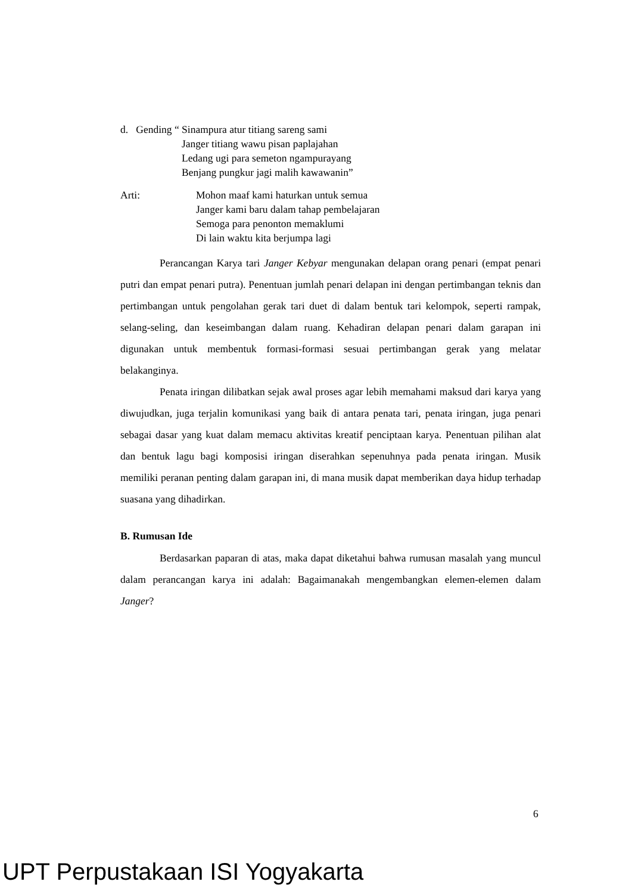d. Gending “ Sinampura atur titiang sareng sami
Janger titiang wawu pisan paplajahan
Ledang ugi para semeton ngampurayang
Benjang pungkur jagi malih kawawanin”
Arti: Mohon maaf kami haturkan untuk semua
Janger kami baru dalam tahap pembelajaran
Semoga para penonton memaklumi
Di lain waktu kita berjumpa lagi
Perancangan Karya tari Janger Kebyar mengunakan delapan orang penari (empat penari putri dan empat penari putra). Penentuan jumlah penari delapan ini dengan pertimbangan teknis dan pertimbangan untuk pengolahan gerak tari duet di dalam bentuk tari kelompok, seperti rampak, selang-seling, dan keseimbangan dalam ruang. Kehadiran delapan penari dalam garapan ini digunakan untuk membentuk formasi-formasi sesuai pertimbangan gerak yang melatar belakanginya.
Penata iringan dilibatkan sejak awal proses agar lebih memahami maksud dari karya yang diwujudkan, juga terjalin komunikasi yang baik di antara penata tari, penata iringan, juga penari sebagai dasar yang kuat dalam memacu aktivitas kreatif penciptaan karya. Penentuan pilihan alat dan bentuk lagu bagi komposisi iringan diserahkan sepenuhnya pada penata iringan. Musik memiliki peranan penting dalam garapan ini, di mana musik dapat memberikan daya hidup terhadap suasana yang dihadirkan.
B. Rumusan Ide
Berdasarkan paparan di atas, maka dapat diketahui bahwa rumusan masalah yang muncul dalam perancangan karya ini adalah: Bagaimanakah mengembangkan elemen-elemen dalam Janger?
6
UPT Perpustakaan ISI Yogyakarta